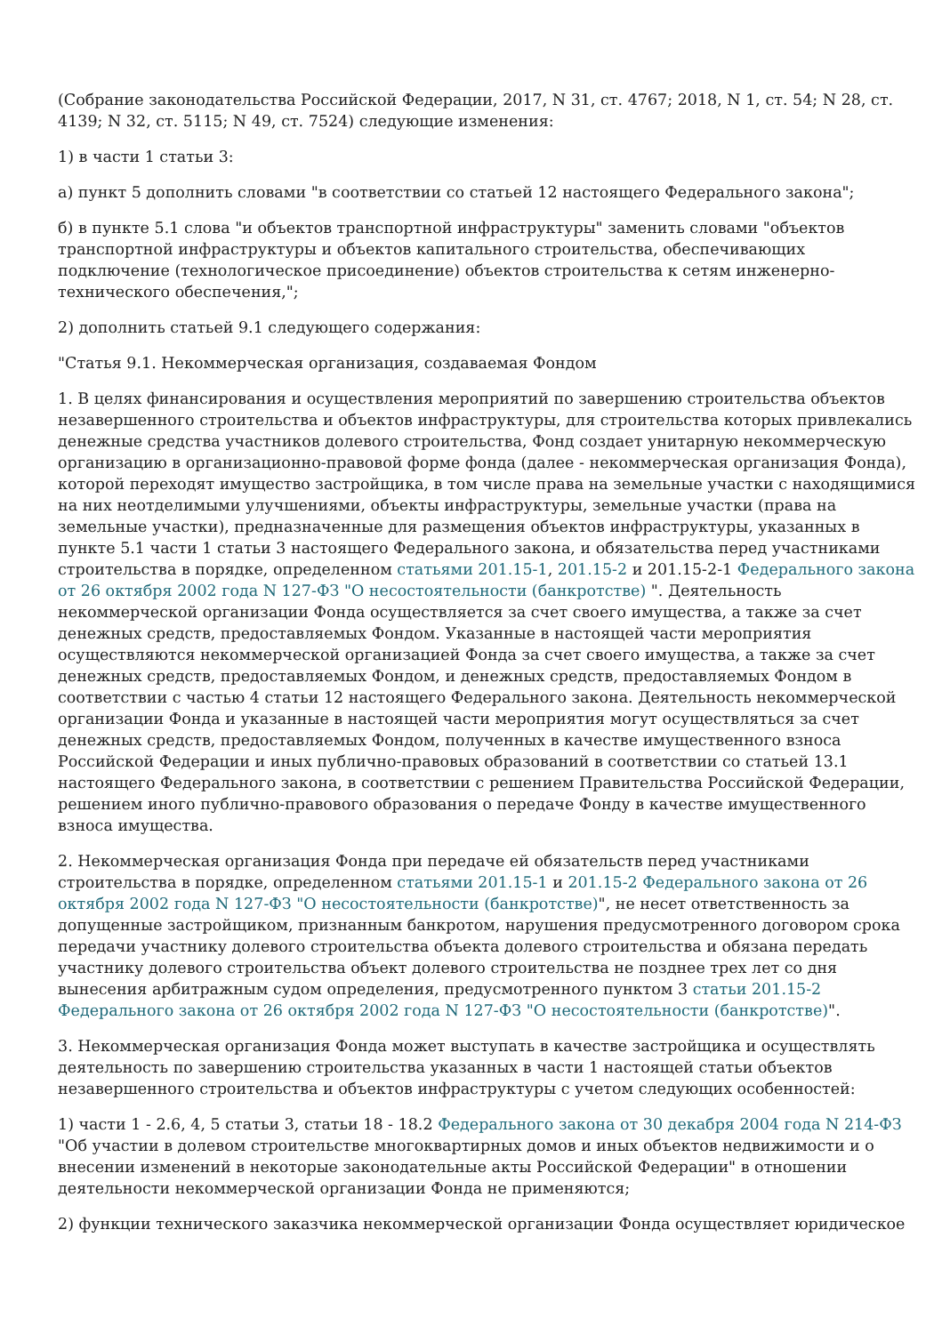(Собрание законодательства Российской Федерации, 2017, N 31, ст. 4767; 2018, N 1, ст. 54; N 28, ст. 4139; N 32, ст. 5115; N 49, ст. 7524) следующие изменения:
1) в части 1 статьи 3:
а) пункт 5 дополнить словами "в соответствии со статьей 12 настоящего Федерального закона";
б) в пункте 5.1 слова "и объектов транспортной инфраструктуры" заменить словами "объектов транспортной инфраструктуры и объектов капитального строительства, обеспечивающих подключение (технологическое присоединение) объектов строительства к сетям инженерно-технического обеспечения,";
2) дополнить статьей 9.1 следующего содержания:
"Статья 9.1. Некоммерческая организация, создаваемая Фондом
1. В целях финансирования и осуществления мероприятий по завершению строительства объектов незавершенного строительства и объектов инфраструктуры, для строительства которых привлекались денежные средства участников долевого строительства, Фонд создает унитарную некоммерческую организацию в организационно-правовой форме фонда (далее - некоммерческая организация Фонда), которой переходят имущество застройщика, в том числе права на земельные участки с находящимися на них неотделимыми улучшениями, объекты инфраструктуры, земельные участки (права на земельные участки), предназначенные для размещения объектов инфраструктуры, указанных в пункте 5.1 части 1 статьи 3 настоящего Федерального закона, и обязательства перед участниками строительства в порядке, определенном статьями 201.15-1, 201.15-2 и 201.15-2-1 Федерального закона от 26 октября 2002 года N 127-ФЗ "О несостоятельности (банкротстве) ". Деятельность некоммерческой организации Фонда осуществляется за счет своего имущества, а также за счет денежных средств, предоставляемых Фондом. Указанные в настоящей части мероприятия осуществляются некоммерческой организацией Фонда за счет своего имущества, а также за счет денежных средств, предоставляемых Фондом, и денежных средств, предоставляемых Фондом в соответствии с частью 4 статьи 12 настоящего Федерального закона. Деятельность некоммерческой организации Фонда и указанные в настоящей части мероприятия могут осуществляться за счет денежных средств, предоставляемых Фондом, полученных в качестве имущественного взноса Российской Федерации и иных публично-правовых образований в соответствии со статьей 13.1 настоящего Федерального закона, в соответствии с решением Правительства Российской Федерации, решением иного публично-правового образования о передаче Фонду в качестве имущественного взноса имущества.
2. Некоммерческая организация Фонда при передаче ей обязательств перед участниками строительства в порядке, определенном статьями 201.15-1 и 201.15-2 Федерального закона от 26 октября 2002 года N 127-ФЗ "О несостоятельности (банкротстве)", не несет ответственность за допущенные застройщиком, признанным банкротом, нарушения предусмотренного договором срока передачи участнику долевого строительства объекта долевого строительства и обязана передать участнику долевого строительства объект долевого строительства не позднее трех лет со дня вынесения арбитражным судом определения, предусмотренного пунктом 3 статьи 201.15-2 Федерального закона от 26 октября 2002 года N 127-ФЗ "О несостоятельности (банкротстве)".
3. Некоммерческая организация Фонда может выступать в качестве застройщика и осуществлять деятельность по завершению строительства указанных в части 1 настоящей статьи объектов незавершенного строительства и объектов инфраструктуры с учетом следующих особенностей:
1) части 1 - 2.6, 4, 5 статьи 3, статьи 18 - 18.2 Федерального закона от 30 декабря 2004 года N 214-ФЗ "Об участии в долевом строительстве многоквартирных домов и иных объектов недвижимости и о внесении изменений в некоторые законодательные акты Российской Федерации" в отношении деятельности некоммерческой организации Фонда не применяются;
2) функции технического заказчика некоммерческой организации Фонда осуществляет юридическое